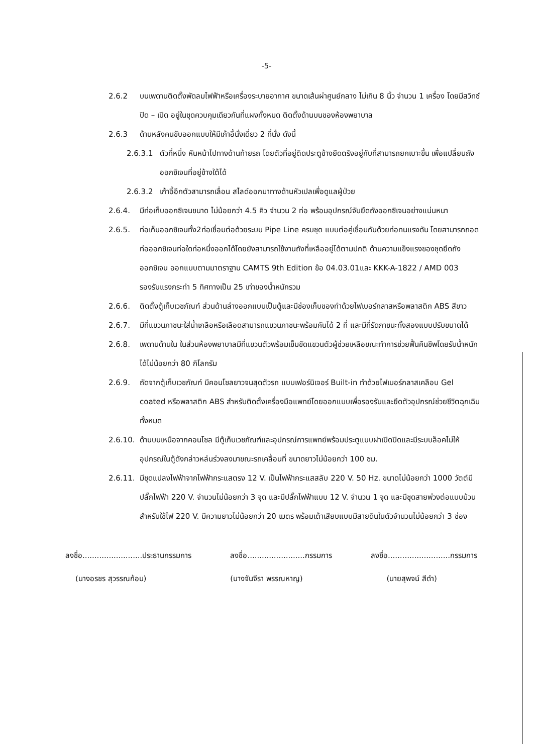-5-
2.6.2 บนเพดานติดตั้งพัดลมไฟฟ้าหรือเครื่องระบายอากาศ ขนาดเส้นผ่าศูนย์กลาง ไม่เกิน 8 นิ้ว จำนวน 1 เครื่อง โดยมีสวิทซ์ปิด – เปิด อยู่ในชุดควบคุมเดียวกันที่แผงทั้งหมด ติดตั้งด้านบนของห้องพยาบาล
2.6.3 ด้านหลังคนขับออกแบบให้มีเก้าอี้นั่งเดี่ยว 2 ที่นั่ง ดังนี้
2.6.3.1 ตัวที่หนึ่ง หันหน้าไปทางด้านท้ายรถ โดยตัวที่อยู่ติดประตูข้างยึดตรึงอยู่กับที่สามารถยกเบาะขึ้น เพื่อแปลี่ยนถังออกซิเจนที่อยู่ข้างใต้ได้
2.6.3.2 เก้าอี้อีกตัวสามารถเลื่อน สไลด์ออกมาทางด้านหัวเปลเพื่อดูแลผู้ป่วย
2.6.4. มีท่อเก็บออกซิเจนขนาด ไม่น้อยกว่า 4.5 คิว จำนวน 2 ท่อ พร้อมอุปกรณ์จับยึดถังออกซิเจนอย่างแน่นหนา
2.6.5. ท่อเก็บออกซิเจนทั้ง2ท่อเชื่อมต่อด้วยระบบ Pipe Line ครบชุด แบบต่อคู่เชื่อมกันด้วยท่อทนแรงดัน โดยสามารถถอดท่อออกซิเจนท่อใดท่อหนึ่งออกได้โดยยังสามารถใช้งานถังที่เหลืออยู่ได้ตามปกติ ด้านความแข็งแรงของชุดยึดถังออกซิเจน ออกแบบตามมาตราฐาน CAMTS 9th Edition ข้อ 04.03.01และ KKK-A-1822 / AMD 003 รองรับแรงกระทำ 5 ทิศทางเป็น 25 เท่าของน้ำหนักรวม
2.6.6. ติดตั้งตู้เก็บเวชภัณฑ์ ส่วนด้านล่างออกแบบเป็นตู้และมีช่องเก็บของทำด้วยไฟเบอร์กลาสหรือพลาสติก ABS สีขาว
2.6.7. มีที่แขวนภาชนะใส่น้ำเกลือหรือเลือดสามารถแขวนภาชนะพร้อมกันได้ 2 ที่ และมีที่รัดภาชนะทั้งสองแบบปรับขนาดได้
2.6.8. เพดานด้านใน ในส่วนห้องพยาบาลมีที่แขวนตัวพร้อมเข็มขัดแขวนตัวผู้ช่วยเหลือขณะทำการช่วยฟื้นคืนชีพโดยรับน้ำหนักได้ไม่น้อยกว่า 80 กิโลกรัม
2.6.9. ถัดจากตู้เก็บเวชภัณฑ์ มีคอนโซลยาวจนสุดตัวรถ แบบเฟอร์นิเจอร์ Built-in ทำด้วยไฟเบอร์กลาสเคลือบ Gel coated หรือพลาสติก ABS สำหรับติดตั้งเครื่องมือแพทย์โดยออกแบบเพื่อรองรับและยึดตัวอุปกรณ์ช่วยชีวิตฉุกเฉินทั้งหมด
2.6.10.
ด้านบนเหนือจากคอนโซล มีตู้เก็บเวชภัณฑ์และอุปกรณ์การแพทย์พร้อมประตูแบบฝาเปิดปิดและมีระบบล็อคไม่ให้อุปกรณ์ในตู้ดังกล่าวหล่นร่วงลงมาขณะรถเคลื่อนที่ ขนาดยาวไม่น้อยกว่า 100 ซม.
2.6.11.
มีชุดแปลงไฟฟ้าจากไฟฟ้ากระแสตรง 12 V. เป็นไฟฟ้ากระแสสลับ 220 V. 50 Hz. ขนาดไม่น้อยกว่า 1000 วัตต์มีปลั๊กไฟฟ้า 220 V. จำนวนไม่น้อยกว่า 3 จุด และมีปลั๊กไฟฟ้าแบบ 12 V. จำนวน 1 จุด และมีชุดสายพ่วงต่อแบบม้วนสำหรับใช้ไฟ 220 V. มีความยาวไม่น้อยกว่า 20 เมตร พร้อมเต้าเสียบแบบมีสายดินในตัวจำนวนไม่น้อยกว่า 3 ช่อง
ลงชื่อ.........................ประธานกรรมการ ลงชื่อ........................กรรมการ ลงชื่อ..........................กรรมการ
(นางอรชร สุวรรณก้อน) (นางจันจีรา พรรณหาญ) (นายสุพจน์ สีดำ)